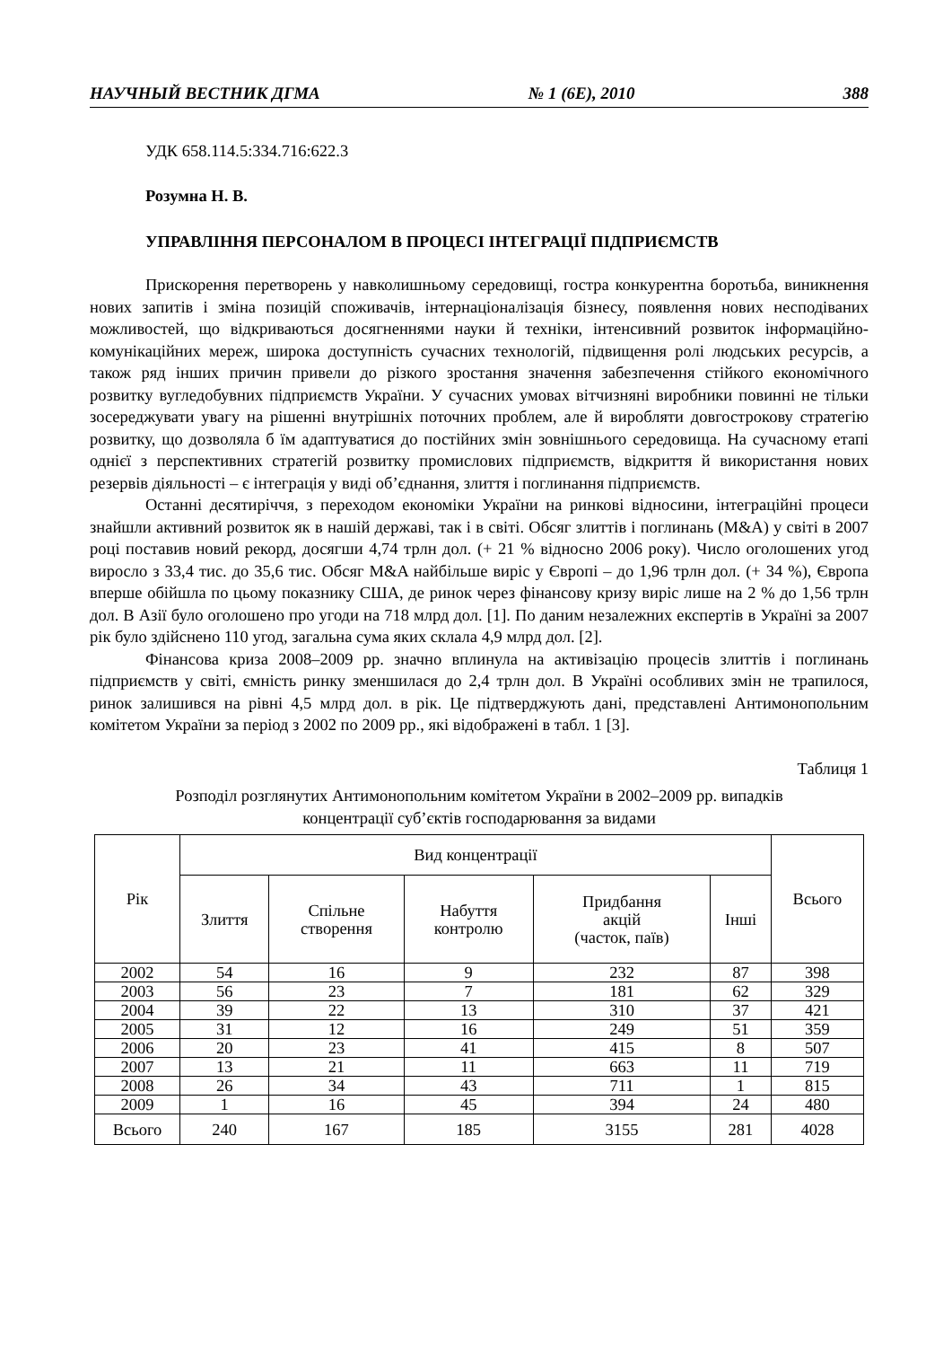НАУЧНЫЙ ВЕСТНИК ДГМА № 1 (6Е), 2010 388
УДК 658.114.5:334.716:622.3
Розумна Н. В.
УПРАВЛІННЯ ПЕРСОНАЛОМ В ПРОЦЕСІ ІНТЕГРАЦІЇ ПІДПРИЄМСТВ
Прискорення перетворень у навколишньому середовищі, гостра конкурентна боротьба, виникнення нових запитів і зміна позицій споживачів, інтернаціоналізація бізнесу, появлення нових несподіваних можливостей, що відкриваються досягненнями науки й техніки, інтенсивний розвиток інформаційно-комунікаційних мереж, широка доступність сучасних технологій, підвищення ролі людських ресурсів, а також ряд інших причин привели до різкого зростання значення забезпечення стійкого економічного розвитку вугледобувних підприємств України. У сучасних умовах вітчизняні виробники повинні не тільки зосереджувати увагу на рішенні внутрішніх поточних проблем, але й виробляти довгострокову стратегію розвитку, що дозволяла б їм адаптуватися до постійних змін зовнішнього середовища. На сучасному етапі однієї з перспективних стратегій розвитку промислових підприємств, відкриття й використання нових резервів діяльності – є інтеграція у виді об’єднання, злиття і поглинання підприємств.
Останні десятиріччя, з переходом економіки України на ринкові відносини, інтеграційні процеси знайшли активний розвиток як в нашій державі, так і в світі. Обсяг злиттів і поглинань (M&A) у світі в 2007 році поставив новий рекорд, досягши 4,74 трлн дол. (+ 21 % відносно 2006 року). Число оголошених угод виросло з 33,4 тис. до 35,6 тис. Обсяг M&A найбільше виріс у Європі – до 1,96 трлн дол. (+ 34 %), Європа вперше обійшла по цьому показнику США, де ринок через фінансову кризу виріс лише на 2 % до 1,56 трлн дол. В Азії було оголошено про угоди на 718 млрд дол. [1]. По даним незалежних експертів в Україні за 2007 рік було здійснено 110 угод, загальна сума яких склала 4,9 млрд дол. [2].
Фінансова криза 2008–2009 рр. значно вплинула на активізацію процесів злиттів і поглинань підприємств у світі, ємність ринку зменшилася до 2,4 трлн дол. В Україні особливих змін не трапилося, ринок залишився на рівні 4,5 млрд дол. в рік. Це підтверджують дані, представлені Антимонопольним комітетом України за період з 2002 по 2009 рр., які відображені в табл. 1 [3].
Таблиця 1
Розподіл розглянутих Антимонопольним комітетом України в 2002–2009 рр. випадків
концентрації суб’єктів господарювання за видами
| Рік | Вид концентрації | | | | | Всього |
| --- | --- | --- | --- | --- | --- | --- |
| | Злиття | Спільне створення | Набуття контролю | Придбання акцій (часток, паїв) | Інші | |
| 2002 | 54 | 16 | 9 | 232 | 87 | 398 |
| 2003 | 56 | 23 | 7 | 181 | 62 | 329 |
| 2004 | 39 | 22 | 13 | 310 | 37 | 421 |
| 2005 | 31 | 12 | 16 | 249 | 51 | 359 |
| 2006 | 20 | 23 | 41 | 415 | 8 | 507 |
| 2007 | 13 | 21 | 11 | 663 | 11 | 719 |
| 2008 | 26 | 34 | 43 | 711 | 1 | 815 |
| 2009 | 1 | 16 | 45 | 394 | 24 | 480 |
| Всього | 240 | 167 | 185 | 3155 | 281 | 4028 |